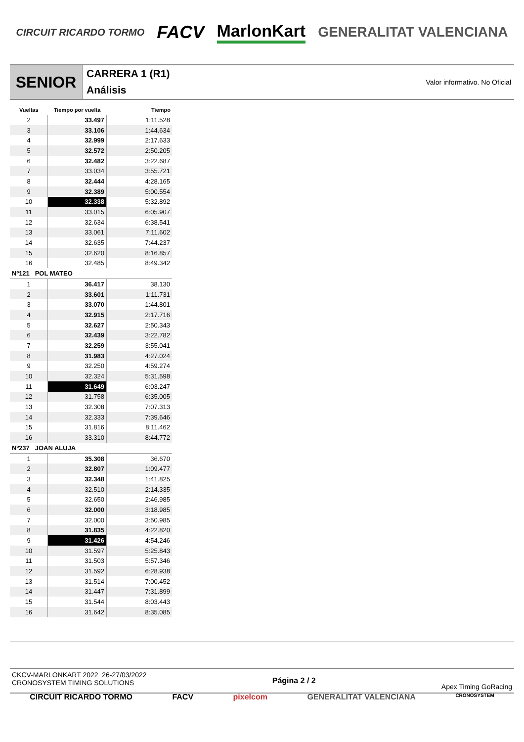CIRCUIT RICARDO TORMO FACV MarlonKart GENERALITAT VALENCIANA
SENIOR
CARRERA 1 (R1)
Análisis
Valor informativo. No Oficial
| Vueltas | Tiempo por vuelta | Tiempo |
| --- | --- | --- |
| 2 | 33.497 | 1:11.528 |
| 3 | 33.106 | 1:44.634 |
| 4 | 32.999 | 2:17.633 |
| 5 | 32.572 | 2:50.205 |
| 6 | 32.482 | 3:22.687 |
| 7 | 33.034 | 3:55.721 |
| 8 | 32.444 | 4:28.165 |
| 9 | 32.389 | 5:00.554 |
| 10 | 32.338 | 5:32.892 |
| 11 | 33.015 | 6:05.907 |
| 12 | 32.634 | 6:38.541 |
| 13 | 33.061 | 7:11.602 |
| 14 | 32.635 | 7:44.237 |
| 15 | 32.620 | 8:16.857 |
| 16 | 32.485 | 8:49.342 |
| Nº121 POL MATEO | | |
| 1 | 36.417 | 38.130 |
| 2 | 33.601 | 1:11.731 |
| 3 | 33.070 | 1:44.801 |
| 4 | 32.915 | 2:17.716 |
| 5 | 32.627 | 2:50.343 |
| 6 | 32.439 | 3:22.782 |
| 7 | 32.259 | 3:55.041 |
| 8 | 31.983 | 4:27.024 |
| 9 | 32.250 | 4:59.274 |
| 10 | 32.324 | 5:31.598 |
| 11 | 31.649 | 6:03.247 |
| 12 | 31.758 | 6:35.005 |
| 13 | 32.308 | 7:07.313 |
| 14 | 32.333 | 7:39.646 |
| 15 | 31.816 | 8:11.462 |
| 16 | 33.310 | 8:44.772 |
| Nº237 JOAN ALUJA | | |
| 1 | 35.308 | 36.670 |
| 2 | 32.807 | 1:09.477 |
| 3 | 32.348 | 1:41.825 |
| 4 | 32.510 | 2:14.335 |
| 5 | 32.650 | 2:46.985 |
| 6 | 32.000 | 3:18.985 |
| 7 | 32.000 | 3:50.985 |
| 8 | 31.835 | 4:22.820 |
| 9 | 31.426 | 4:54.246 |
| 10 | 31.597 | 5:25.843 |
| 11 | 31.503 | 5:57.346 |
| 12 | 31.592 | 6:28.938 |
| 13 | 31.514 | 7:00.452 |
| 14 | 31.447 | 7:31.899 |
| 15 | 31.544 | 8:03.443 |
| 16 | 31.642 | 8:35.085 |
CKCV-MARLONKART 2022 26-27/03/2022
CRONOSYSTEM TIMING SOLUTIONS
Página 2 / 2 Apex Timing GoRacing
CIRCUIT RICARDO TORMO FACV pixelcom GENERALITAT VALENCIANA CRONOSYSTEM